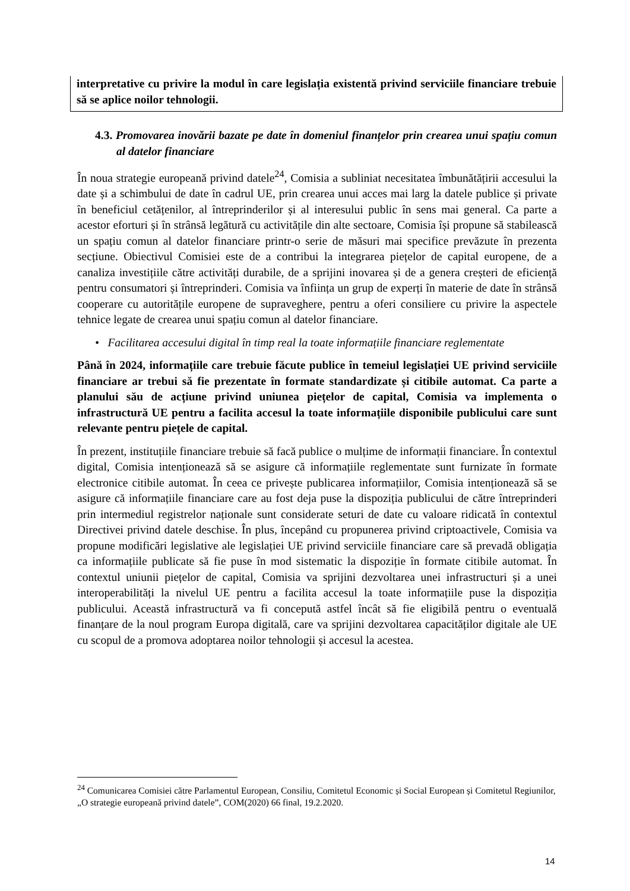interpretative cu privire la modul în care legislația existentă privind serviciile financiare trebuie să se aplice noilor tehnologii.
4.3. Promovarea inovării bazate pe date în domeniul finanțelor prin crearea unui spațiu comun al datelor financiare
În noua strategie europeană privind datele<sup>24</sup>, Comisia a subliniat necesitatea îmbunătățirii accesului la date și a schimbului de date în cadrul UE, prin crearea unui acces mai larg la datele publice și private în beneficiul cetățenilor, al întreprinderilor și al interesului public în sens mai general. Ca parte a acestor eforturi și în strânsă legătură cu activitățile din alte sectoare, Comisia își propune să stabilească un spațiu comun al datelor financiare printr-o serie de măsuri mai specifice prevăzute în prezenta secțiune. Obiectivul Comisiei este de a contribui la integrarea piețelor de capital europene, de a canaliza investițiile către activități durabile, de a sprijini inovarea și de a genera creșteri de eficiență pentru consumatori și întreprinderi. Comisia va înființa un grup de experți în materie de date în strânsă cooperare cu autoritățile europene de supraveghere, pentru a oferi consiliere cu privire la aspectele tehnice legate de crearea unui spațiu comun al datelor financiare.
• Facilitarea accesului digital în timp real la toate informațiile financiare reglementate
Până în 2024, informațiile care trebuie făcute publice în temeiul legislației UE privind serviciile financiare ar trebui să fie prezentate în formate standardizate și citibile automat. Ca parte a planului său de acțiune privind uniunea piețelor de capital, Comisia va implementa o infrastructură UE pentru a facilita accesul la toate informațiile disponibile publicului care sunt relevante pentru piețele de capital.
În prezent, instituțiile financiare trebuie să facă publice o mulțime de informații financiare. În contextul digital, Comisia intenționează să se asigure că informațiile reglementate sunt furnizate în formate electronice citibile automat. În ceea ce privește publicarea informațiilor, Comisia intenționează să se asigure că informațiile financiare care au fost deja puse la dispoziția publicului de către întreprinderi prin intermediul registrelor naționale sunt considerate seturi de date cu valoare ridicată în contextul Directivei privind datele deschise. În plus, începând cu propunerea privind criptoactivele, Comisia va propune modificări legislative ale legislației UE privind serviciile financiare care să prevadă obligația ca informațiile publicate să fie puse în mod sistematic la dispoziție în formate citibile automat. În contextul uniunii piețelor de capital, Comisia va sprijini dezvoltarea unei infrastructuri și a unei interoperabilități la nivelul UE pentru a facilita accesul la toate informațiile puse la dispoziția publicului. Această infrastructură va fi concepută astfel încât să fie eligibilă pentru o eventuală finanțare de la noul program Europa digitală, care va sprijini dezvoltarea capacităților digitale ale UE cu scopul de a promova adoptarea noilor tehnologii și accesul la acestea.
<sup>24</sup> Comunicarea Comisiei către Parlamentul European, Consiliu, Comitetul Economic și Social European și Comitetul Regiunilor, „O strategie europeană privind datele”, COM(2020) 66 final, 19.2.2020.
14